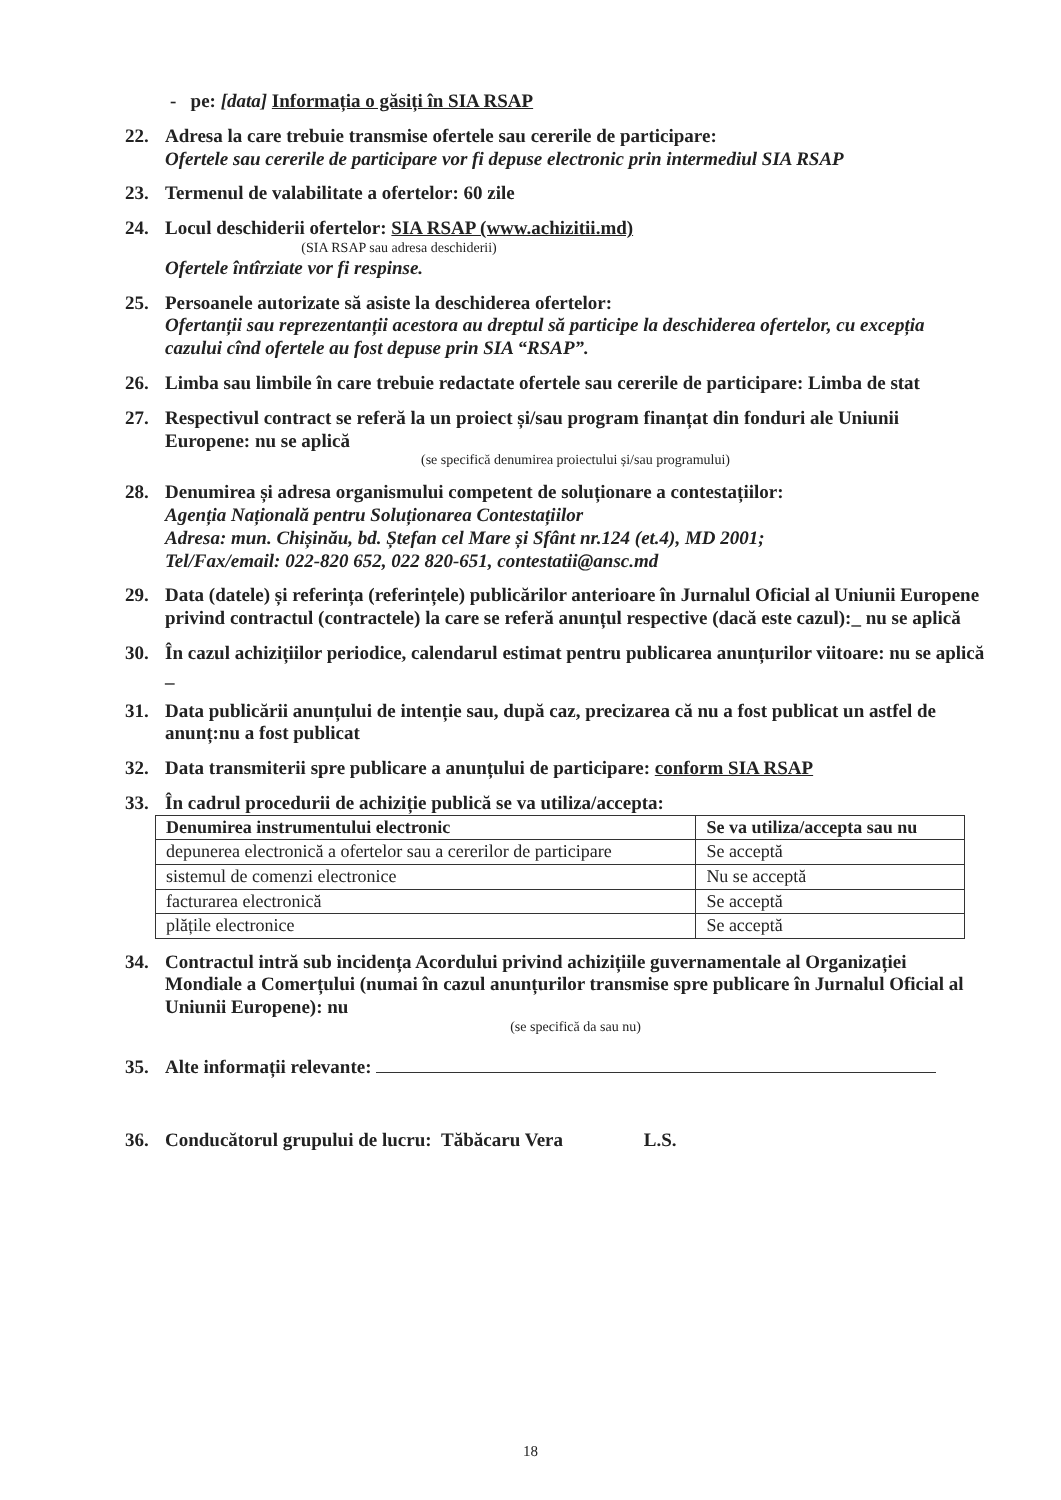- pe: [data] Informația o găsiți în SIA RSAP
22. Adresa la care trebuie transmise ofertele sau cererile de participare:
Ofertele sau cererile de participare vor fi depuse electronic prin intermediul SIA RSAP
23. Termenul de valabilitate a ofertelor: 60 zile
24. Locul deschiderii ofertelor: SIA RSAP (www.achizitii.md)
(SIA RSAP sau adresa deschiderii)
Ofertele întîrziate vor fi respinse.
25. Persoanele autorizate să asiste la deschiderea ofertelor:
Ofertanții sau reprezentanții acestora au dreptul să participe la deschiderea ofertelor, cu excepția cazului cînd ofertele au fost depuse prin SIA “RSAP”.
26. Limba sau limbile în care trebuie redactate ofertele sau cererile de participare: Limba de stat
27. Respectivul contract se referă la un proiect și/sau program finanțat din fonduri ale Uniunii Europene: nu se aplică
(se specifică denumirea proiectului și/sau programului)
28. Denumirea și adresa organismului competent de soluționare a contestațiilor:
Agenția Națională pentru Soluționarea Contestațiilor
Adresa: mun. Chișinău, bd. Ștefan cel Mare și Sfânt nr.124 (et.4), MD 2001;
Tel/Fax/email: 022-820 652, 022 820-651, contestatii@ansc.md
29. Data (datele) și referința (referințele) publicărilor anterioare în Jurnalul Oficial al Uniunii Europene privind contractul (contractele) la care se referă anunțul respective (dacă este cazul):_ nu se aplică
30. În cazul achizițiilor periodice, calendarul estimat pentru publicarea anunțurilor viitoare: nu se aplică _
31. Data publicării anunțului de intenție sau, după caz, precizarea că nu a fost publicat un astfel de anunț:nu a fost publicat
32. Data transmiterii spre publicare a anunțului de participare: conform SIA RSAP
33. În cadrul procedurii de achiziție publică se va utiliza/accepta:
| Denumirea instrumentului electronic | Se va utiliza/accepta sau nu |
| --- | --- |
| depunerea electronică a ofertelor sau a cererilor de participare | Se acceptă |
| sistemul de comenzi electronice | Nu se acceptă |
| facturarea electronică | Se acceptă |
| plățile electronice | Se acceptă |
34. Contractul intră sub incidența Acordului privind achizițiile guvernamentale al Organizației Mondiale a Comerțului (numai în cazul anunțurilor transmise spre publicare în Jurnalul Oficial al Uniunii Europene): nu
(se specifică da sau nu)
35. Alte informații relevante:
36. Conducătorul grupului de lucru: Tăbăcaru Vera L.S.
18